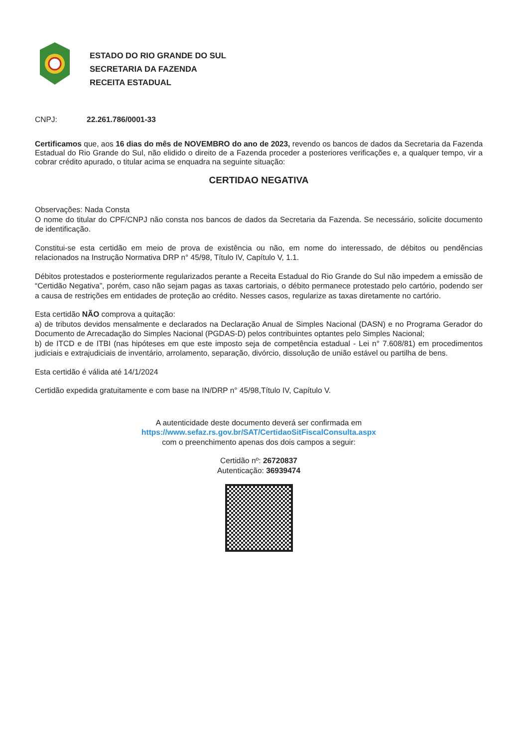ESTADO DO RIO GRANDE DO SUL
SECRETARIA DA FAZENDA
RECEITA ESTADUAL
CNPJ: 22.261.786/0001-33
Certificamos que, aos 16 dias do mês de NOVEMBRO do ano de 2023, revendo os bancos de dados da Secretaria da Fazenda Estadual do Rio Grande do Sul, não elidido o direito de a Fazenda proceder a posteriores verificações e, a qualquer tempo, vir a cobrar crédito apurado, o titular acima se enquadra na seguinte situação:
CERTIDAO NEGATIVA
Observações: Nada Consta
O nome do titular do CPF/CNPJ não consta nos bancos de dados da Secretaria da Fazenda. Se necessário, solicite documento de identificação.
Constitui-se esta certidão em meio de prova de existência ou não, em nome do interessado, de débitos ou pendências relacionados na Instrução Normativa DRP n° 45/98, Título IV, Capítulo V, 1.1.
Débitos protestados e posteriormente regularizados perante a Receita Estadual do Rio Grande do Sul não impedem a emissão de “Certidão Negativa”, porém, caso não sejam pagas as taxas cartoriais, o débito permanece protestado pelo cartório, podendo ser a causa de restrições em entidades de proteção ao crédito. Nesses casos, regularize as taxas diretamente no cartório.
Esta certidão NÃO comprova a quitação:
a) de tributos devidos mensalmente e declarados na Declaração Anual de Simples Nacional (DASN) e no Programa Gerador do Documento de Arrecadação do Simples Nacional (PGDAS-D) pelos contribuintes optantes pelo Simples Nacional;
b) de ITCD e de ITBI (nas hipóteses em que este imposto seja de competência estadual - Lei n° 7.608/81) em procedimentos judiciais e extrajudiciais de inventário, arrolamento, separação, divórcio, dissolução de união estável ou partilha de bens.
Esta certidão é válida até 14/1/2024
Certidão expedida gratuitamente e com base na IN/DRP n° 45/98,Título IV, Capítulo V.
A autenticidade deste documento deverá ser confirmada em
https://www.sefaz.rs.gov.br/SAT/CertidaoSitFiscalConsulta.aspx
com o preenchimento apenas dos dois campos a seguir:
Certidão nº: 26720837
Autenticação: 36939474